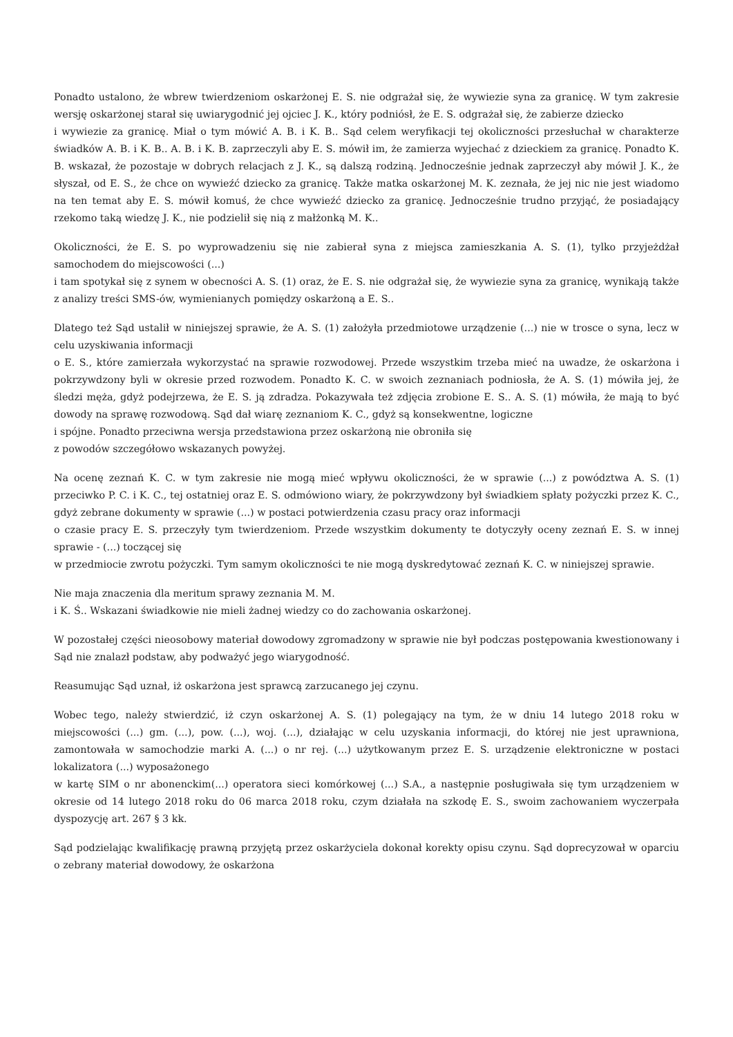Ponadto ustalono, że wbrew twierdzeniom oskarżonej E. S. nie odgrażał się, że wywiezie syna za granicę. W tym zakresie wersję oskarżonej starał się uwiarygodnić jej ojciec J. K., który podniósł, że E. S. odgrażał się, że zabierze dziecko
i wywiezie za granicę. Miał o tym mówić A. B. i K. B.. Sąd celem weryfikacji tej okoliczności przesłuchał w charakterze świadków A. B. i K. B.. A. B. i K. B. zaprzeczyli aby E. S. mówił im, że zamierza wyjechać z dzieckiem za granicę. Ponadto K. B. wskazał, że pozostaje w dobrych relacjach z J. K., są dalszą rodziną. Jednocześnie jednak zaprzeczył aby mówił J. K., że słyszał, od E. S., że chce on wywieźć dziecko za granicę. Także matka oskarżonej M. K. zeznała, że jej nic nie jest wiadomo na ten temat aby E. S. mówił komuś, że chce wywieźć dziecko za granicę. Jednocześnie trudno przyjąć, że posiadający rzekomo taką wiedzę J. K., nie podzielił się nią z małżonką M. K..
Okoliczności, że E. S. po wyprowadzeniu się nie zabierał syna z miejsca zamieszkania A. S. (1), tylko przyjeżdżał samochodem do miejscowości (...)
i tam spotykał się z synem w obecności A. S. (1) oraz, że E. S. nie odgrażał się, że wywiezie syna za granicę, wynikają także z analizy treści SMS-ów, wymienianych pomiędzy oskarżoną a E. S..
Dlatego też Sąd ustalił w niniejszej sprawie, że A. S. (1) założyła przedmiotowe urządzenie (...) nie w trosce o syna, lecz w celu uzyskiwania informacji
o E. S., które zamierzała wykorzystać na sprawie rozwodowej. Przede wszystkim trzeba mieć na uwadze, że oskarżona i pokrzywdzony byli w okresie przed rozwodem. Ponadto K. C. w swoich zeznaniach podniosła, że A. S. (1) mówiła jej, że śledzi męża, gdyż podejrzewa, że E. S. ją zdradza. Pokazywała też zdjęcia zrobione E. S.. A. S. (1) mówiła, że mają to być dowody na sprawę rozwodową. Sąd dał wiarę zeznaniom K. C., gdyż są konsekwentne, logiczne
i spójne. Ponadto przeciwna wersja przedstawiona przez oskarżoną nie obroniła się
z powodów szczegółowo wskazanych powyżej.
Na ocenę zeznań K. C. w tym zakresie nie mogą mieć wpływu okoliczności, że w sprawie (...) z powództwa A. S. (1) przeciwko P. C. i K. C., tej ostatniej oraz E. S. odmówiono wiary, że pokrzywdzony był świadkiem spłaty pożyczki przez K. C., gdyż zebrane dokumenty w sprawie (...) w postaci potwierdzenia czasu pracy oraz informacji
o czasie pracy E. S. przeczyły tym twierdzeniom. Przede wszystkim dokumenty te dotyczyły oceny zeznań E. S. w innej sprawie - (...) toczącej się
w przedmiocie zwrotu pożyczki. Tym samym okoliczności te nie mogą dyskredytować zeznań K. C. w niniejszej sprawie.
Nie maja znaczenia dla meritum sprawy zeznania M. M.
i K. Ś.. Wskazani świadkowie nie mieli żadnej wiedzy co do zachowania oskarżonej.
W pozostałej części nieosobowy materiał dowodowy zgromadzony w sprawie nie był podczas postępowania kwestionowany i Sąd nie znalazł podstaw, aby podważyć jego wiarygodność.
Reasumując Sąd uznał, iż oskarżona jest sprawcą zarzucanego jej czynu.
Wobec tego, należy stwierdzić, iż czyn oskarżonej A. S. (1) polegający na tym, że w dniu 14 lutego 2018 roku w miejscowości (...) gm. (...), pow. (...), woj. (...), działając w celu uzyskania informacji, do której nie jest uprawniona, zamontowała w samochodzie marki A. (...) o nr rej. (...) użytkowanym przez E. S. urządzenie elektroniczne w postaci lokalizatora (...) wyposażonego
w kartę SIM o nr abonenckim(...) operatora sieci komórkowej (...) S.A., a następnie posługiwała się tym urządzeniem w okresie od 14 lutego 2018 roku do 06 marca 2018 roku, czym działała na szkodę E. S., swoim zachowaniem wyczerpała dyspozycję art. 267 § 3 kk.
Sąd podzielając kwalifikację prawną przyjętą przez oskarżyciela dokonał korekty opisu czynu. Sąd doprecyzował w oparciu o zebrany materiał dowodowy, że oskarżona